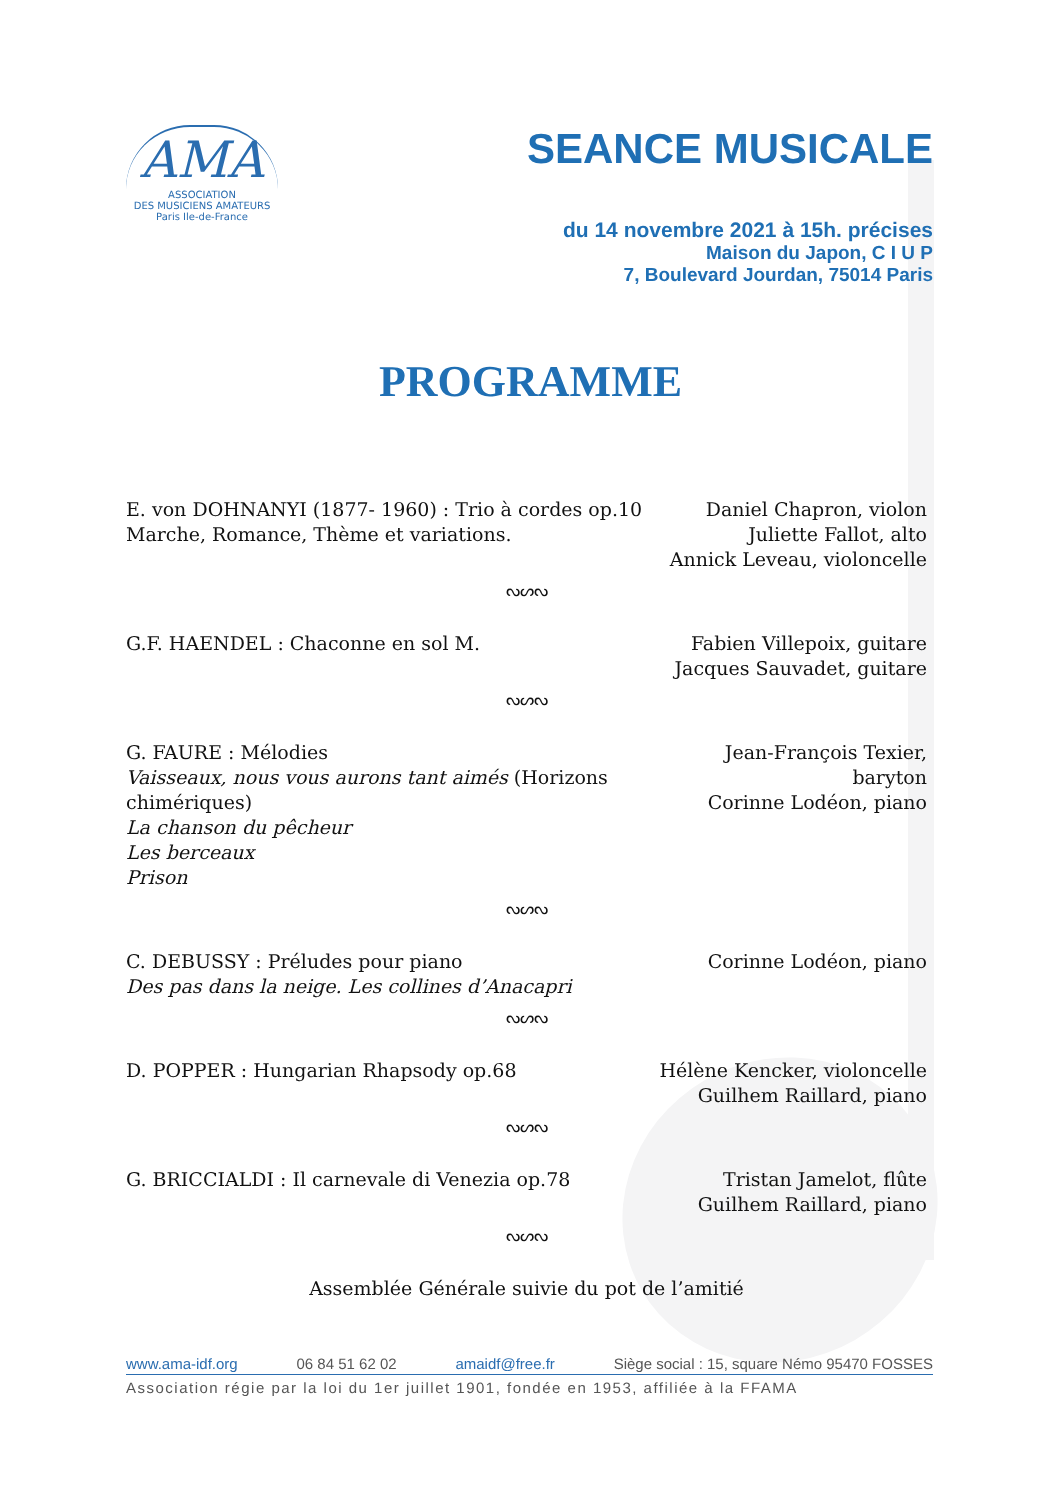AMA
ASSOCIATION
DES MUSICIENS AMATEURS
Paris Ile-de-France
SEANCE MUSICALE
du 14 novembre 2021 à 15h. précises
Maison du Japon, C I U P
7, Boulevard Jourdan, 75014 Paris
PROGRAMME
E. von DOHNANYI (1877- 1960) : Trio à cordes op.10
Marche, Romance, Thème et variations.
Daniel Chapron, violon
Juliette Fallot, alto
Annick Leveau, violoncelle
ᔓᔕᔓ
G.F. HAENDEL : Chaconne en sol M.
Fabien Villepoix, guitare
Jacques Sauvadet, guitare
ᔓᔕᔓ
G. FAURE : Mélodies
Vaisseaux, nous vous aurons tant aimés (Horizons chimériques)
La chanson du pêcheur
Les berceaux
Prison
Jean-François Texier, baryton
Corinne Lodéon, piano
ᔓᔕᔓ
C. DEBUSSY : Préludes pour piano
Des pas dans la neige. Les collines d’Anacapri
Corinne Lodéon, piano
ᔓᔕᔓ
D. POPPER : Hungarian Rhapsody op.68
Hélène Kencker, violoncelle
Guilhem Raillard, piano
ᔓᔕᔓ
G. BRICCIALDI : Il carnevale di Venezia op.78
Tristan Jamelot, flûte
Guilhem Raillard, piano
ᔓᔕᔓ
Assemblée Générale suivie du pot de l’amitié
www.ama-idf.org 06 84 51 62 02 amaidf@free.fr Siège social : 15, square Némo 95470 FOSSES
Association régie par la loi du 1er juillet 1901, fondée en 1953, affiliée à la FFAMA